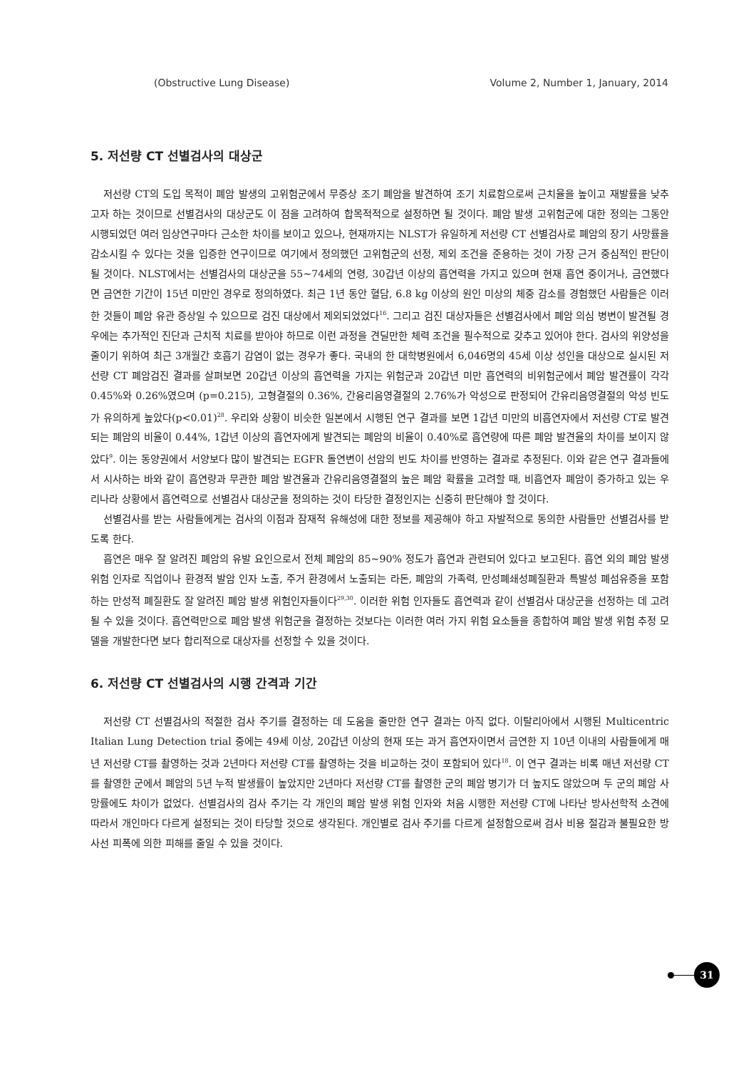(Obstructive Lung Disease) Volume 2, Number 1, January, 2014
5. 저선량 CT 선별검사의 대상군
저선량 CT의 도입 목적이 폐암 발생의 고위험군에서 무증상 조기 폐암을 발견하여 조기 치료함으로써 근치율을 높이고 재발률을 낮추고자 하는 것이므로 선별검사의 대상군도 이 점을 고려하여 합목적적으로 설정하면 될 것이다. 폐암 발생 고위험군에 대한 정의는 그동안 시행되었던 여러 임상연구마다 근소한 차이를 보이고 있으나, 현재까지는 NLST가 유일하게 저선량 CT 선별검사로 폐암의 장기 사망률을 감소시킬 수 있다는 것을 입증한 연구이므로 여기에서 정의했던 고위험군의 선정, 제외 조건을 준용하는 것이 가장 근거 중심적인 판단이 될 것이다. NLST에서는 선별검사의 대상군을 55∼74세의 연령, 30갑년 이상의 흡연력을 가지고 있으며 현재 흡연 중이거나, 금연했다면 금연한 기간이 15년 미만인 경우로 정의하였다. 최근 1년 동안 혈담, 6.8 kg 이상의 원인 미상의 체중 감소를 경험했던 사람들은 이러한 것들이 폐암 유관 증상일 수 있으므로 검진 대상에서 제외되었었다<sup>16</sup>. 그리고 검진 대상자들은 선별검사에서 폐암 의심 병변이 발견될 경우에는 추가적인 진단과 근치적 치료를 받아야 하므로 이런 과정을 견딜만한 체력 조건을 필수적으로 갖추고 있어야 한다. 검사의 위양성을 줄이기 위하여 최근 3개월간 호흡기 감염이 없는 경우가 좋다. 국내의 한 대학병원에서 6,046명의 45세 이상 성인을 대상으로 실시된 저선량 CT 폐암검진 결과를 살펴보면 20갑년 이상의 흡연력을 가지는 위험군과 20갑년 미만 흡연력의 비위험군에서 폐암 발견률이 각각 0.45%와 0.26%였으며 (p=0.215), 고형결절의 0.36%, 간융리음영결절의 2.76%가 악성으로 판정되어 간유리음영결절의 악성 빈도가 유의하게 높았다(p<0.01)<sup>28</sup>. 우리와 상황이 비슷한 일본에서 시행된 연구 결과를 보면 1갑년 미만의 비흡연자에서 저선량 CT로 발견되는 폐암의 비율이 0.44%, 1갑년 이상의 흡연자에게 발견되는 폐암의 비율이 0.40%로 흡연량에 따른 폐암 발견율의 차이를 보이지 않았다<sup>9</sup>. 이는 동양권에서 서양보다 많이 발견되는 EGFR 돌연변이 선암의 빈도 차이를 반영하는 결과로 추정된다. 이와 같은 연구 결과들에서 시사하는 바와 같이 흡연량과 무관한 폐암 발견율과 간유리음영결절의 높은 폐암 확률을 고려할 때, 비흡연자 폐암이 증가하고 있는 우리나라 상황에서 흡연력으로 선별검사 대상군을 정의하는 것이 타당한 결정인지는 신중히 판단해야 할 것이다.
선별검사를 받는 사람들에게는 검사의 이점과 잠재적 유해성에 대한 정보를 제공해야 하고 자발적으로 동의한 사람들만 선별검사를 받도록 한다.
흡연은 매우 잘 알려진 폐암의 유발 요인으로서 전체 폐암의 85∼90% 정도가 흡연과 관련되어 있다고 보고된다. 흡연 외의 폐암 발생 위험 인자로 직업이나 환경적 발암 인자 노출, 주거 환경에서 노출되는 라돈, 폐암의 가족력, 만성폐쇄성폐질환과 특발성 폐섬유증을 포함하는 만성적 폐질환도 잘 알려진 폐암 발생 위험인자들이다<sup>29,30</sup>. 이러한 위험 인자들도 흡연력과 같이 선별검사 대상군을 선정하는 데 고려될 수 있을 것이다. 흡연력만으로 폐암 발생 위험군을 결정하는 것보다는 이러한 여러 가지 위험 요소들을 종합하여 폐암 발생 위험 추정 모델을 개발한다면 보다 합리적으로 대상자를 선정할 수 있을 것이다.
6. 저선량 CT 선별검사의 시행 간격과 기간
저선량 CT 선별검사의 적절한 검사 주기를 결정하는 데 도움을 줄만한 연구 결과는 아직 없다. 이탈리아에서 시행된 Multicentric Italian Lung Detection trial 중에는 49세 이상, 20갑년 이상의 현재 또는 과거 흡연자이면서 금연한 지 10년 이내의 사람들에게 매년 저선량 CT를 촬영하는 것과 2년마다 저선량 CT를 촬영하는 것을 비교하는 것이 포함되어 있다<sup>18</sup>. 이 연구 결과는 비록 매년 저선량 CT를 촬영한 군에서 폐암의 5년 누적 발생률이 높았지만 2년마다 저선량 CT를 촬영한 군의 폐암 병기가 더 높지도 않았으며 두 군의 폐암 사망률에도 차이가 없었다. 선별검사의 검사 주기는 각 개인의 폐암 발생 위험 인자와 처음 시행한 저선량 CT에 나타난 방사선학적 소견에 따라서 개인마다 다르게 설정되는 것이 타당할 것으로 생각된다. 개인별로 검사 주기를 다르게 설정함으로써 검사 비용 절감과 불필요한 방사선 피폭에 의한 피해를 줄일 수 있을 것이다.
31